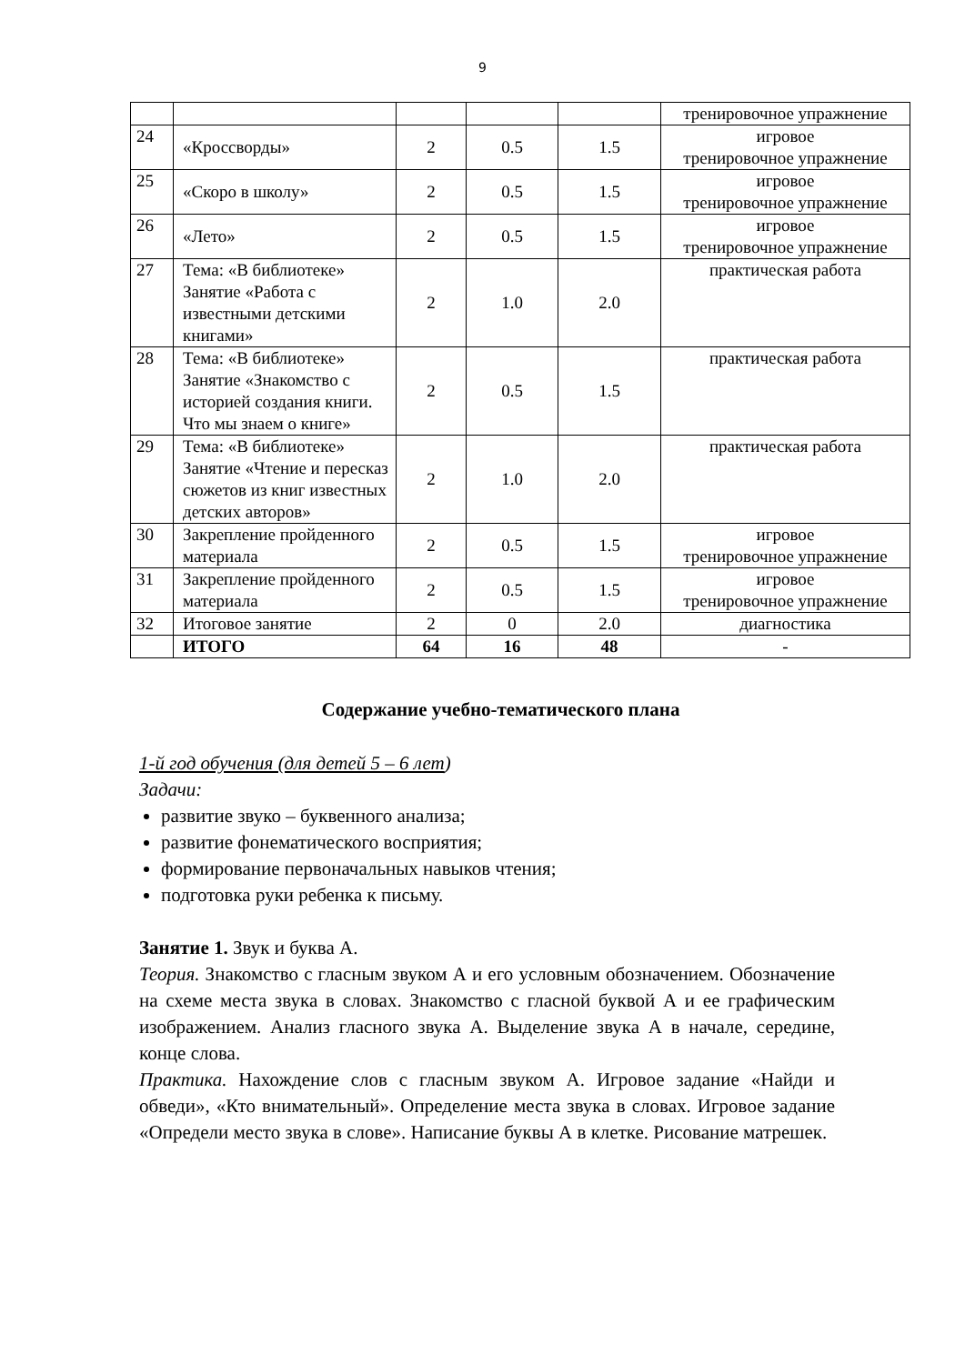9
| | | | | | тренировочное упражнение |
| 24 | «Кроссворды» | 2 | 0.5 | 1.5 | игровое тренировочное упражнение |
| 25 | «Скоро в школу» | 2 | 0.5 | 1.5 | игровое тренировочное упражнение |
| 26 | «Лето» | 2 | 0.5 | 1.5 | игровое тренировочное упражнение |
| 27 | Тема: «В библиотеке» Занятие «Работа с известными детскими книгами» | 2 | 1.0 | 2.0 | практическая работа |
| 28 | Тема: «В библиотеке» Занятие «Знакомство с историей создания книги. Что мы знаем о книге» | 2 | 0.5 | 1.5 | практическая работа |
| 29 | Тема: «В библиотеке» Занятие «Чтение и пересказ сюжетов из книг известных детских авторов» | 2 | 1.0 | 2.0 | практическая работа |
| 30 | Закрепление пройденного материала | 2 | 0.5 | 1.5 | игровое тренировочное упражнение |
| 31 | Закрепление пройденного материала | 2 | 0.5 | 1.5 | игровое тренировочное упражнение |
| 32 | Итоговое занятие | 2 | 0 | 2.0 | диагностика |
| | ИТОГО | 64 | 16 | 48 | - |
Содержание учебно-тематического плана
1-й год обучения (для детей 5 – 6 лет)
Задачи:
развитие звуко – буквенного анализа;
развитие фонематического восприятия;
формирование первоначальных навыков чтения;
подготовка руки ребенка к письму.
Занятие 1. Звук и буква А.
Теория. Знакомство с гласным звуком А и его условным обозначением. Обозначение на схеме места звука в словах. Знакомство с гласной буквой А и ее графическим изображением. Анализ гласного звука А. Выделение звука А в начале, середине, конце слова.
Практика. Нахождение слов с гласным звуком А. Игровое задание «Найди и обведи», «Кто внимательный». Определение места звука в словах. Игровое задание «Определи место звука в слове». Написание буквы А в клетке. Рисование матрешек.